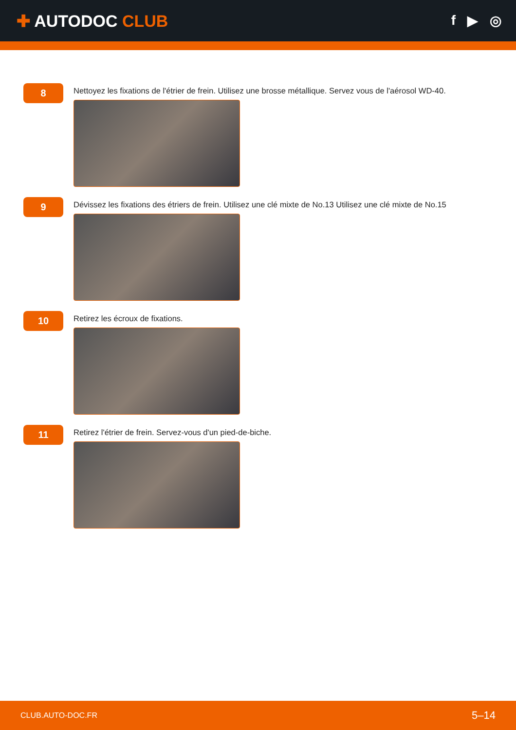✚ AUTODOC CLUB
f ▶ ◎
8
Nettoyez les fixations de l'étrier de frein. Utilisez une brosse métallique. Servez vous de l'aérosol WD-40.
9
Dévissez les fixations des étriers de frein. Utilisez une clé mixte de No.13 Utilisez une clé mixte de No.15
10
Retirez les écroux de fixations.
11
Retirez l'étrier de frein. Servez-vous d'un pied-de-biche.
CLUB.AUTO-DOC.FR 5–14